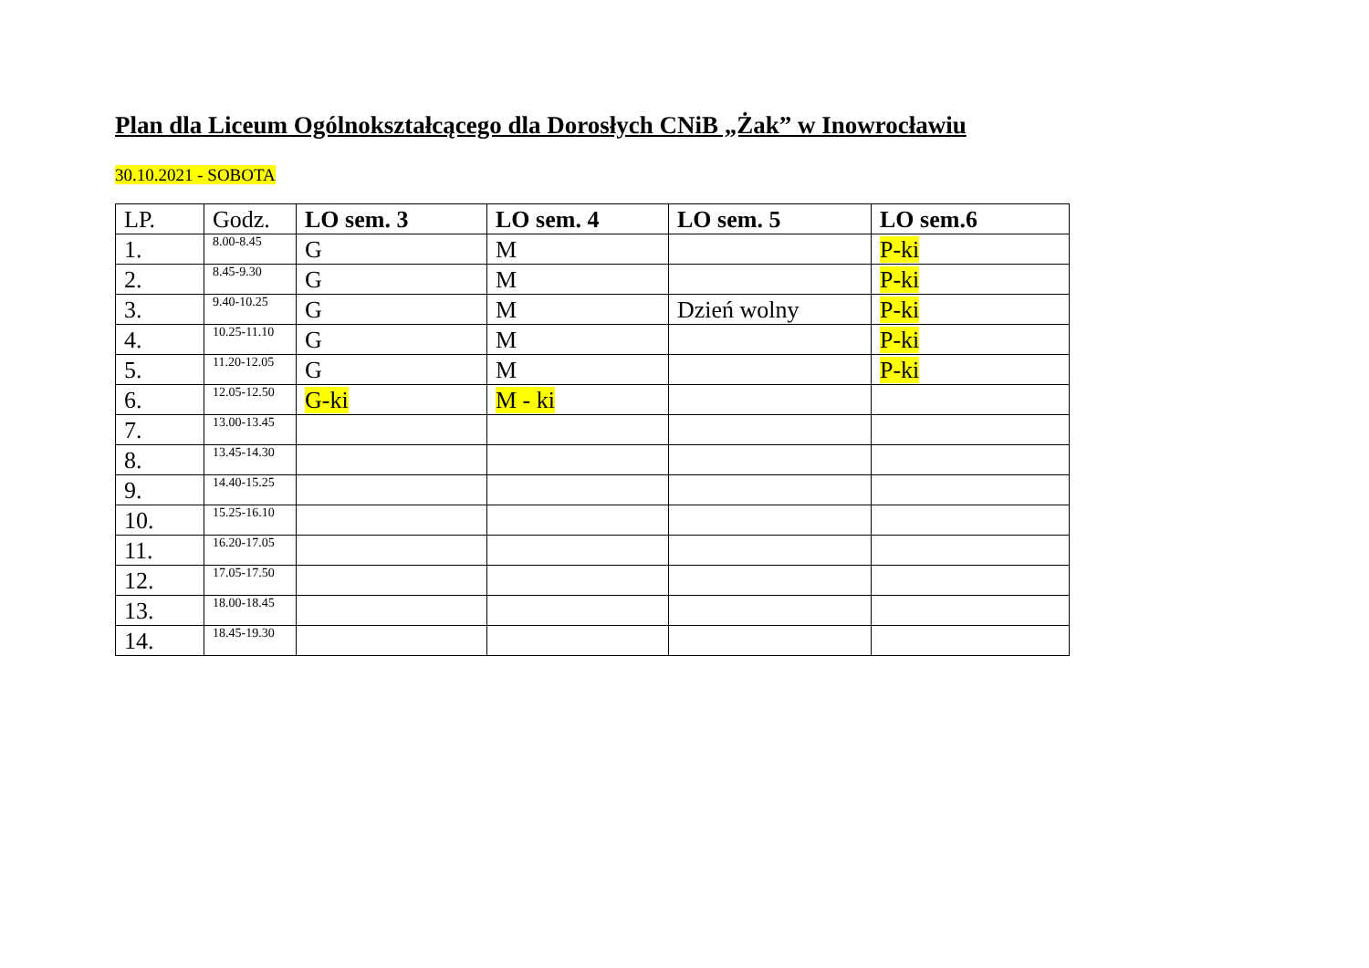Plan dla Liceum Ogólnokształcącego dla Dorosłych CNiB „Żak” w Inowrocławiu
30.10.2021 - SOBOTA
| LP. | Godz. | LO sem. 3 | LO sem. 4 | LO sem. 5 | LO sem.6 |
| --- | --- | --- | --- | --- | --- |
| 1. | 8.00-8.45 | G | M | | P-ki |
| 2. | 8.45-9.30 | G | M | | P-ki |
| 3. | 9.40-10.25 | G | M | Dzień wolny | P-ki |
| 4. | 10.25-11.10 | G | M | | P-ki |
| 5. | 11.20-12.05 | G | M | | P-ki |
| 6. | 12.05-12.50 | G-ki | M - ki | | |
| 7. | 13.00-13.45 | | | | |
| 8. | 13.45-14.30 | | | | |
| 9. | 14.40-15.25 | | | | |
| 10. | 15.25-16.10 | | | | |
| 11. | 16.20-17.05 | | | | |
| 12. | 17.05-17.50 | | | | |
| 13. | 18.00-18.45 | | | | |
| 14. | 18.45-19.30 | | | | |